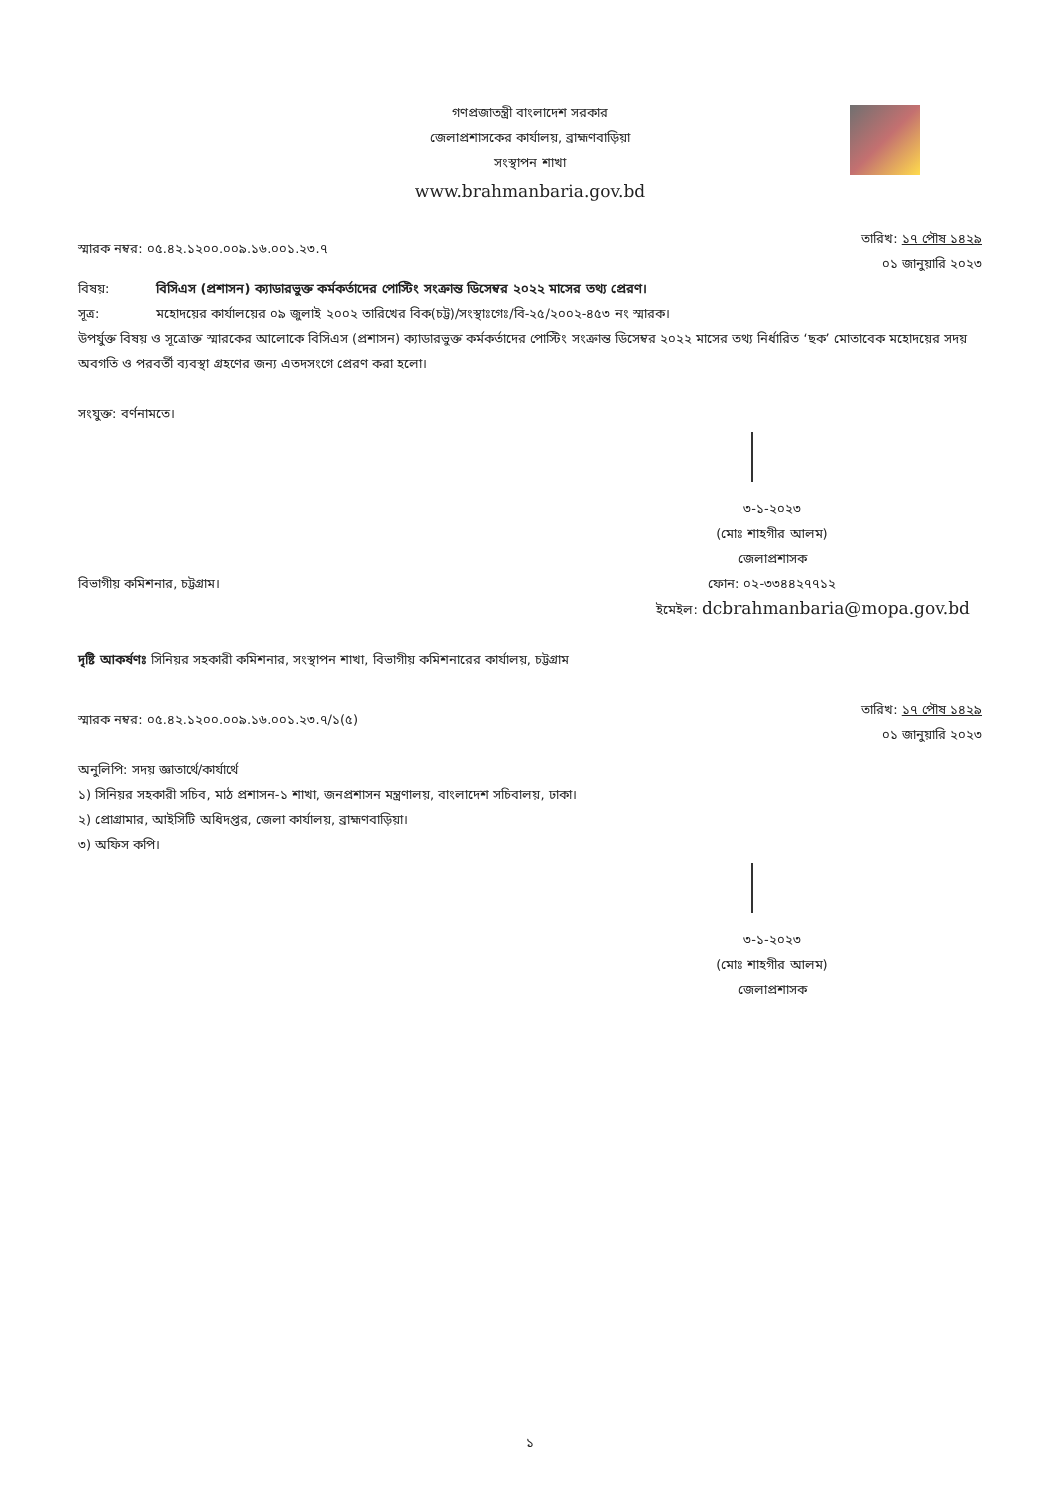গণপ্রজাতন্ত্রী বাংলাদেশ সরকার
জেলাপ্রশাসকের কার্যালয়, ব্রাহ্মণবাড়িয়া
সংস্থাপন শাখা
www.brahmanbaria.gov.bd
স্মারক নম্বর: ০৫.৪২.১২০০.০০৯.১৬.০০১.২৩.৭
তারিখ: ১৭ পৌষ ১৪২৯
০১ জানুয়ারি ২০২৩
বিষয়: বিসিএস (প্রশাসন) ক্যাডারভুক্ত কর্মকর্তাদের পোস্টিং সংক্রান্ত ডিসেম্বর ২০২২ মাসের তথ্য প্রেরণ।
সূত্র: মহোদয়ের কার্যালয়ের ০৯ জুলাই ২০০২ তারিখের বিক(চট্ট)/সংস্থাঃগেঃ/বি-২৫/২০০২-৪৫৩ নং স্মারক।
উপর্যুক্ত বিষয় ও সূত্রোক্ত স্মারকের আলোকে বিসিএস (প্রশাসন) ক্যাডারভুক্ত কর্মকর্তাদের পোস্টিং সংক্রান্ত ডিসেম্বর ২০২২ মাসের তথ্য নির্ধারিত ‘ছক’ মোতাবেক মহোদয়ের সদয় অবগতি ও পরবর্তী ব্যবস্থা গ্রহণের জন্য এতদসংগে প্রেরণ করা হলো।
সংযুক্ত: বর্ণনামতে।
৩-১-২০২৩
(মোঃ শাহগীর আলম)
জেলাপ্রশাসক
বিভাগীয় কমিশনার, চট্টগ্রাম। ফোন: ০২-৩৩৪৪২৭৭১২
ইমেইল: dcbrahmanbaria@mopa.gov.bd
দৃষ্টি আকর্ষণঃ সিনিয়র সহকারী কমিশনার, সংস্থাপন শাখা, বিভাগীয় কমিশনারের কার্যালয়, চট্টগ্রাম
স্মারক নম্বর: ০৫.৪২.১২০০.০০৯.১৬.০০১.২৩.৭/১(৫)
তারিখ: ১৭ পৌষ ১৪২৯
০১ জানুয়ারি ২০২৩
অনুলিপি: সদয় জ্ঞাতার্থে/কার্যার্থে
১) সিনিয়র সহকারী সচিব, মাঠ প্রশাসন-১ শাখা, জনপ্রশাসন মন্ত্রণালয়, বাংলাদেশ সচিবালয়, ঢাকা।
২) প্রোগ্রামার, আইসিটি অধিদপ্তর, জেলা কার্যালয়, ব্রাহ্মণবাড়িয়া।
৩) অফিস কপি।
৩-১-২০২৩
(মোঃ শাহগীর আলম)
জেলাপ্রশাসক
১